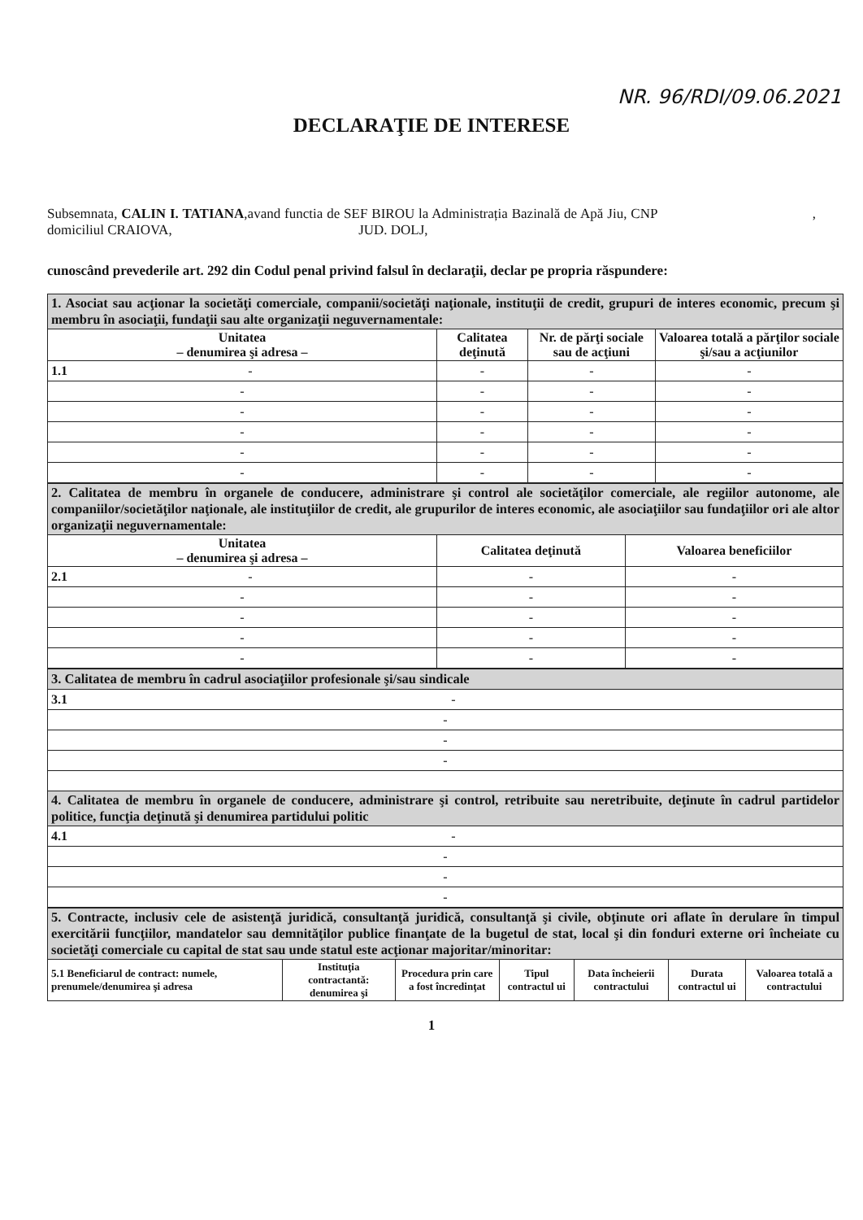NR. 96/RDI/09.06.2021
DECLARAŢIE DE INTERESE
Subsemnata, CALIN I. TATIANA,avand functia de SEF BIROU la Administrația Bazinală de Apă Jiu, CNP , domiciliul CRAIOVA, JUD. DOLJ,
cunoscând prevederile art. 292 din Codul penal privind falsul în declaraţii, declar pe propria răspundere:
| 1. Asociat sau acţionar la societăţi comerciale, companii/societăţi naţionale, instituţii de credit, grupuri de interes economic, precum şi membru în asociaţii, fundaţii sau alte organizaţii neguvernamentale: | | | |
| Unitatea – denumirea şi adresa – | Calitatea deţinută | Nr. de părţi sociale sau de acţiuni | Valoarea totală a părţilor sociale şi/sau a acţiunilor |
| 1.1 - | - | - | - |
| - | - | - | - |
| - | - | - | - |
| - | - | - | - |
| - | - | - | - |
| - | - | - | - |
| 2. Calitatea de membru în organele de conducere, administrare şi control ale societăţilor comerciale, ale regiilor autonome, ale companiilor/societăţilor naţionale, ale instituţiilor de credit, ale grupurilor de interes economic, ale asociaţiilor sau fundaţiilor ori ale altor organizaţii neguvernamentale: | | |
| Unitatea – denumirea şi adresa – | Calitatea deţinută | Valoarea beneficiilor |
| 2.1 - | - | - |
| - | - | - |
| - | - | - |
| - | - | - |
| - | - | - |
| 3. Calitatea de membru în cadrul asociaţiilor profesionale şi/sau sindicale |
| 3.1 - |
| - |
| - |
| - |
| 4. Calitatea de membru în organele de conducere, administrare şi control, retribuite sau neretribuite, deţinute în cadrul partidelor politice, funcţia deţinută şi denumirea partidului politic |
| 4.1 - |
| - |
| - |
| - |
| 5. Contracte, inclusiv cele de asistenţă juridică, consultanţă juridică, consultanţă şi civile, obţinute ori aflate în derulare în timpul exercitării funcţiilor, mandatelor sau demnităţilor publice finanţate de la bugetul de stat, local şi din fonduri externe ori încheiate cu societăţi comerciale cu capital de stat sau unde statul este acţionar majoritar/minoritar: | | | | | | |
| 5.1 Beneficiarul de contract: numele, prenumele/denumirea şi adresa | Instituţia contractantă: denumirea şi | Procedura prin care a fost încredinţat | Tipul contractul ui | Data încheierii contractului | Durata contractul ui | Valoarea totală a contractului |
1